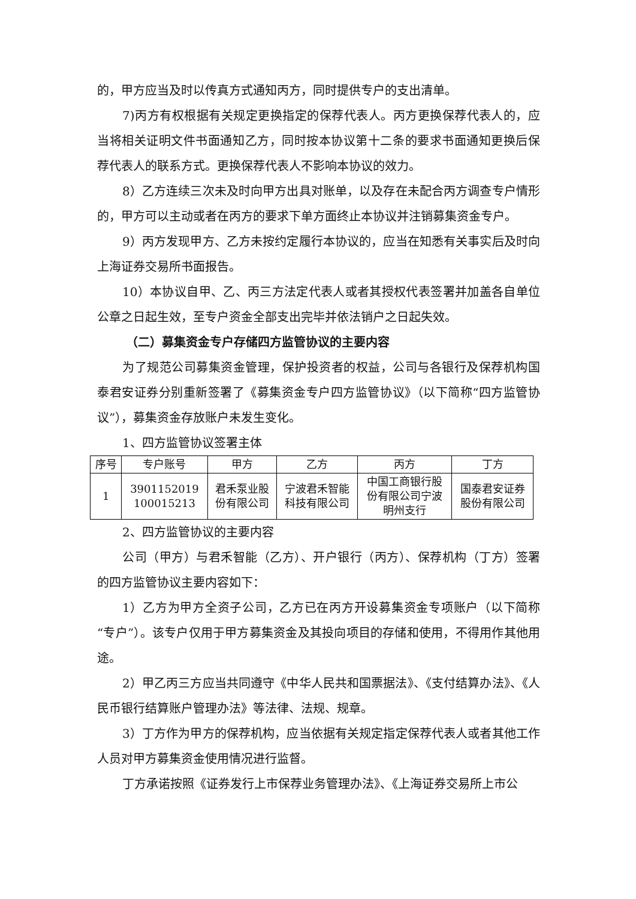的，甲方应当及时以传真方式通知丙方，同时提供专户的支出清单。
7)丙方有权根据有关规定更换指定的保荐代表人。丙方更换保荐代表人的，应当将相关证明文件书面通知乙方，同时按本协议第十二条的要求书面通知更换后保荐代表人的联系方式。更换保荐代表人不影响本协议的效力。
8）乙方连续三次未及时向甲方出具对账单，以及存在未配合丙方调查专户情形的，甲方可以主动或者在丙方的要求下单方面终止本协议并注销募集资金专户。
9）丙方发现甲方、乙方未按约定履行本协议的，应当在知悉有关事实后及时向上海证券交易所书面报告。
10）本协议自甲、乙、丙三方法定代表人或者其授权代表签署并加盖各自单位公章之日起生效，至专户资金全部支出完毕并依法销户之日起失效。
（二）募集资金专户存储四方监管协议的主要内容
为了规范公司募集资金管理，保护投资者的权益，公司与各银行及保荐机构国泰君安证券分别重新签署了《募集资金专户四方监管协议》（以下简称“四方监管协议”），募集资金存放账户未发生变化。
1、四方监管协议签署主体
| 序号 | 专户账号 | 甲方 | 乙方 | 丙方 | 丁方 |
| --- | --- | --- | --- | --- | --- |
| 1 | 3901152019 100015213 | 君禾泵业股 份有限公司 | 宁波君禾智能 科技有限公司 | 中国工商银行股 份有限公司宁波 明州支行 | 国泰君安证券 股份有限公司 |
2、四方监管协议的主要内容
公司（甲方）与君禾智能（乙方）、开户银行（丙方）、保荐机构（丁方）签署的四方监管协议主要内容如下：
1）乙方为甲方全资子公司，乙方已在丙方开设募集资金专项账户（以下简称“专户”）。该专户仅用于甲方募集资金及其投向项目的存储和使用，不得用作其他用途。
2）甲乙丙三方应当共同遵守《中华人民共和国票据法》、《支付结算办法》、《人民币银行结算账户管理办法》等法律、法规、规章。
3）丁方作为甲方的保荐机构，应当依据有关规定指定保荐代表人或者其他工作人员对甲方募集资金使用情况进行监督。
丁方承诺按照《证券发行上市保荐业务管理办法》、《上海证券交易所上市公